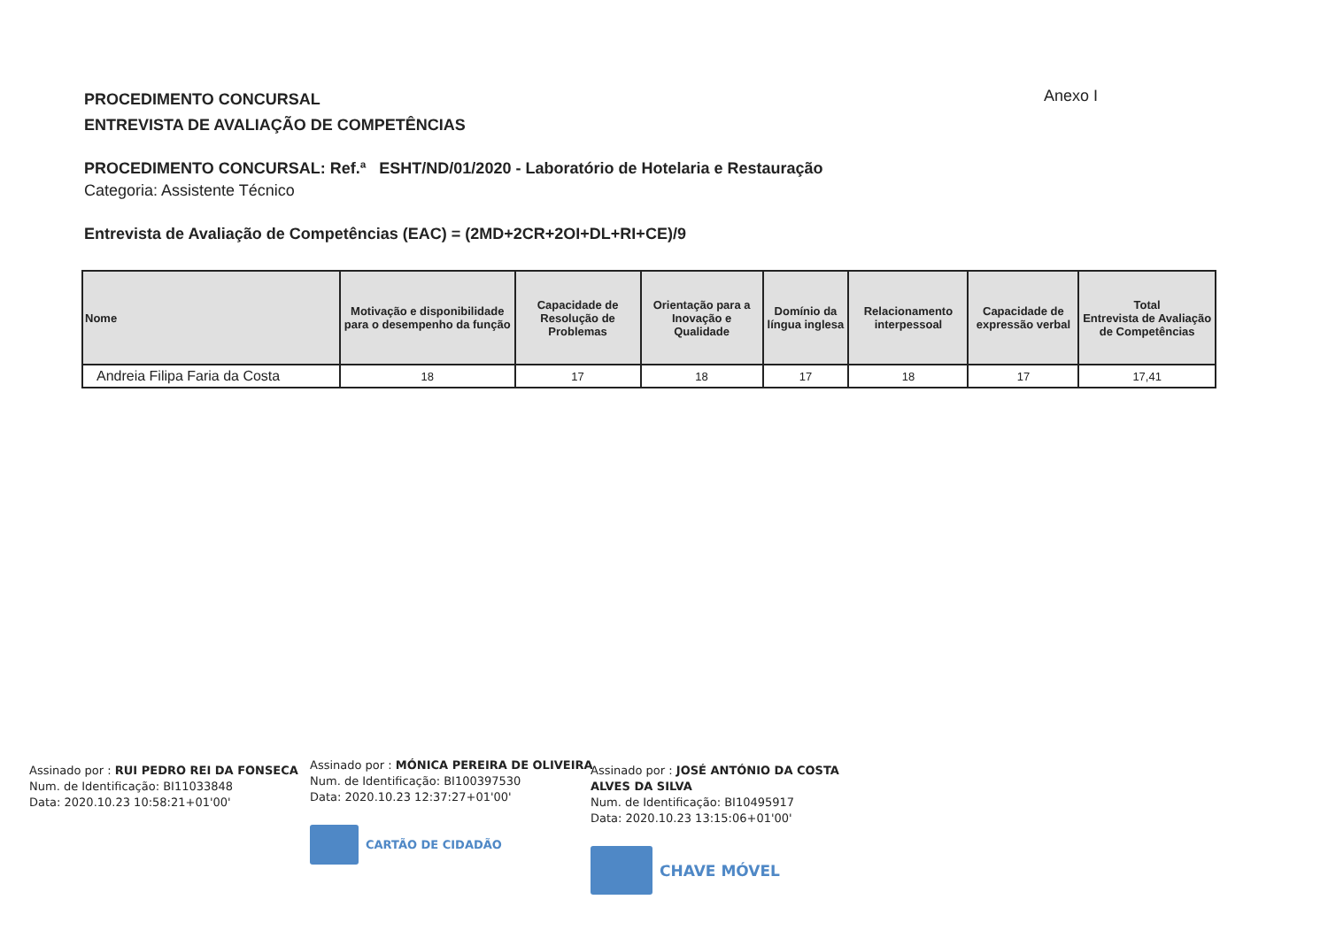PROCEDIMENTO CONCURSAL
ENTREVISTA DE AVALIAÇÃO DE COMPETÊNCIAS
Anexo I
PROCEDIMENTO CONCURSAL: Ref.ª ESHT/ND/01/2020 - Laboratório de Hotelaria e Restauração
Categoria: Assistente Técnico
Entrevista de Avaliação de Competências (EAC) = (2MD+2CR+2OI+DL+RI+CE)/9
| Nome | Motivação e disponibilidade para o desempenho da função | Capacidade de Resolução de Problemas | Orientação para a Inovação e Qualidade | Domínio da língua inglesa | Relacionamento interpessoal | Capacidade de expressão verbal | Total Entrevista de Avaliação de Competências |
| --- | --- | --- | --- | --- | --- | --- | --- |
| Andreia Filipa Faria da Costa | 18 | 17 | 18 | 17 | 18 | 17 | 17,41 |
Assinado por : RUI PEDRO REI DA FONSECA
Num. de Identificação: BI11033848
Data: 2020.10.23 10:58:21+01'00'
Assinado por : MÓNICA PEREIRA DE OLIVEIRA
Num. de Identificação: BI100397530
Data: 2020.10.23 12:37:27+01'00'
CARTÃO DE CIDADÃO
Assinado por : JOSÉ ANTÓNIO DA COSTA ALVES DA SILVA
Num. de Identificação: BI10495917
Data: 2020.10.23 13:15:06+01'00'
CHAVE MÓVEL